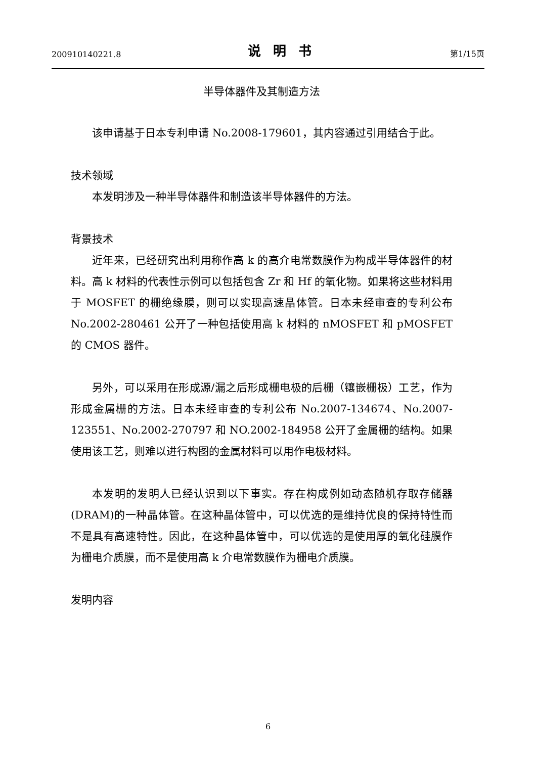200910140221.8 说明书 第1/15页
半导体器件及其制造方法
该申请基于日本专利申请 No.2008-179601，其内容通过引用结合于此。
技术领域
本发明涉及一种半导体器件和制造该半导体器件的方法。
背景技术
近年来，已经研究出利用称作高 k 的高介电常数膜作为构成半导体器件的材料。高 k 材料的代表性示例可以包括包含 Zr 和 Hf 的氧化物。如果将这些材料用于 MOSFET 的栅绝缘膜，则可以实现高速晶体管。日本未经审查的专利公布 No.2002-280461 公开了一种包括使用高 k 材料的 nMOSFET 和 pMOSFET 的 CMOS 器件。
另外，可以采用在形成源/漏之后形成栅电极的后栅（镶嵌栅极）工艺，作为形成金属栅的方法。日本未经审查的专利公布 No.2007-134674、No.2007-123551、No.2002-270797 和 NO.2002-184958 公开了金属栅的结构。如果使用该工艺，则难以进行构图的金属材料可以用作电极材料。
本发明的发明人已经认识到以下事实。存在构成例如动态随机存取存储器(DRAM)的一种晶体管。在这种晶体管中，可以优选的是维持优良的保持特性而不是具有高速特性。因此，在这种晶体管中，可以优选的是使用厚的氧化硅膜作为栅电介质膜，而不是使用高 k 介电常数膜作为栅电介质膜。
发明内容
6